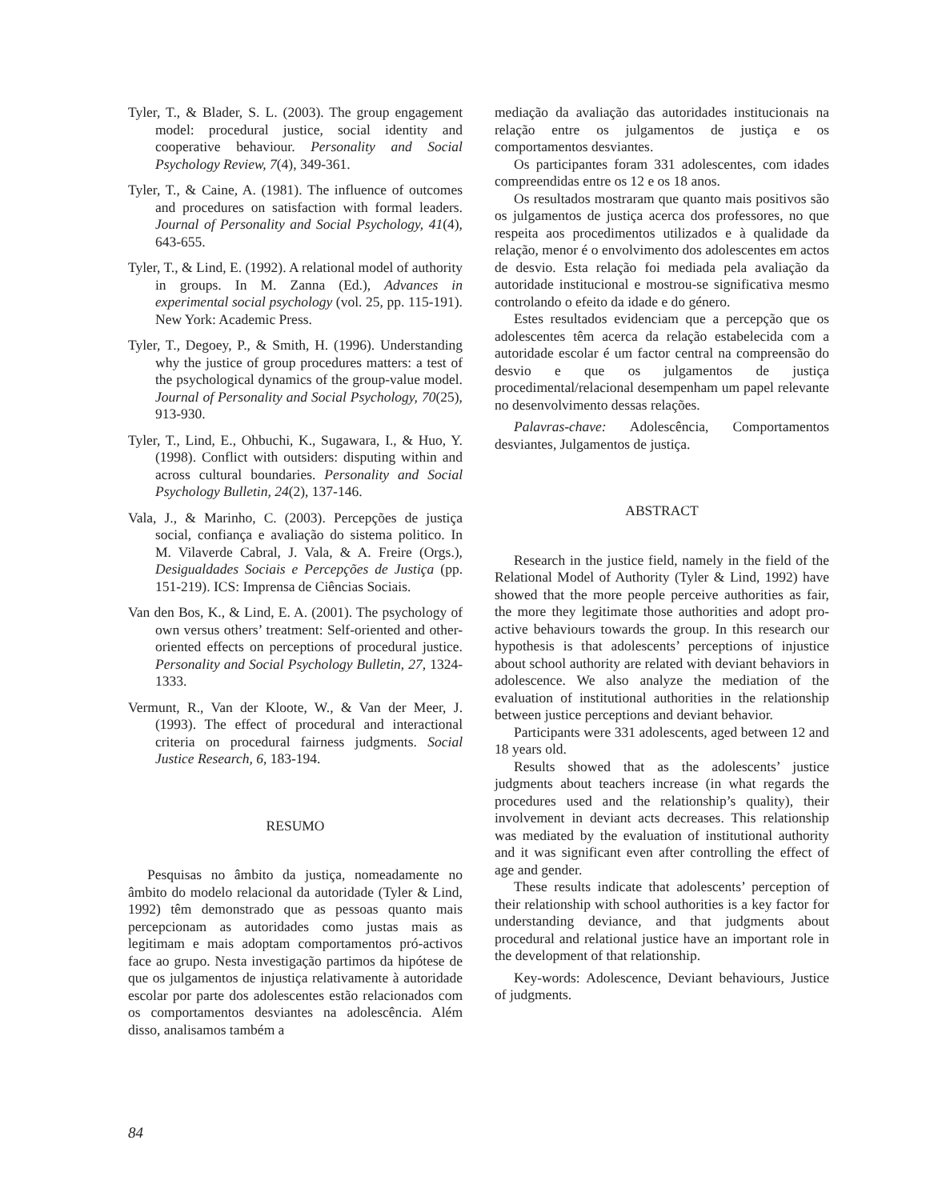Tyler, T., & Blader, S. L. (2003). The group engagement model: procedural justice, social identity and cooperative behaviour. Personality and Social Psychology Review, 7(4), 349-361.
Tyler, T., & Caine, A. (1981). The influence of outcomes and procedures on satisfaction with formal leaders. Journal of Personality and Social Psychology, 41(4), 643-655.
Tyler, T., & Lind, E. (1992). A relational model of authority in groups. In M. Zanna (Ed.), Advances in experimental social psychology (vol. 25, pp. 115-191). New York: Academic Press.
Tyler, T., Degoey, P., & Smith, H. (1996). Understanding why the justice of group procedures matters: a test of the psychological dynamics of the group-value model. Journal of Personality and Social Psychology, 70(25), 913-930.
Tyler, T., Lind, E., Ohbuchi, K., Sugawara, I., & Huo, Y. (1998). Conflict with outsiders: disputing within and across cultural boundaries. Personality and Social Psychology Bulletin, 24(2), 137-146.
Vala, J., & Marinho, C. (2003). Percepções de justiça social, confiança e avaliação do sistema politico. In M. Vilaverde Cabral, J. Vala, & A. Freire (Orgs.), Desigualdades Sociais e Percepções de Justiça (pp. 151-219). ICS: Imprensa de Ciências Sociais.
Van den Bos, K., & Lind, E. A. (2001). The psychology of own versus others’ treatment: Self-oriented and other-oriented effects on perceptions of procedural justice. Personality and Social Psychology Bulletin, 27, 1324-1333.
Vermunt, R., Van der Kloote, W., & Van der Meer, J. (1993). The effect of procedural and interactional criteria on procedural fairness judgments. Social Justice Research, 6, 183-194.
RESUMO
Pesquisas no âmbito da justiça, nomeadamente no âmbito do modelo relacional da autoridade (Tyler & Lind, 1992) têm demonstrado que as pessoas quanto mais percepcionam as autoridades como justas mais as legitimam e mais adoptam comportamentos pró-activos face ao grupo. Nesta investigação partimos da hipótese de que os julgamentos de injustiça relativamente à autoridade escolar por parte dos adolescentes estão relacionados com os comportamentos desviantes na adolescência. Além disso, analisamos também a
mediação da avaliação das autoridades institucionais na relação entre os julgamentos de justiça e os comportamentos desviantes.
Os participantes foram 331 adolescentes, com idades compreendidas entre os 12 e os 18 anos.
Os resultados mostraram que quanto mais positivos são os julgamentos de justiça acerca dos professores, no que respeita aos procedimentos utilizados e à qualidade da relação, menor é o envolvimento dos adolescentes em actos de desvio. Esta relação foi mediada pela avaliação da autoridade institucional e mostrou-se significativa mesmo controlando o efeito da idade e do género.
Estes resultados evidenciam que a percepção que os adolescentes têm acerca da relação estabelecida com a autoridade escolar é um factor central na compreensão do desvio e que os julgamentos de justiça procedimental/relacional desempenham um papel relevante no desenvolvimento dessas relações.
Palavras-chave: Adolescência, Comportamentos desviantes, Julgamentos de justiça.
ABSTRACT
Research in the justice field, namely in the field of the Relational Model of Authority (Tyler & Lind, 1992) have showed that the more people perceive authorities as fair, the more they legitimate those authorities and adopt pro-active behaviours towards the group. In this research our hypothesis is that adolescents’ perceptions of injustice about school authority are related with deviant behaviors in adolescence. We also analyze the mediation of the evaluation of institutional authorities in the relationship between justice perceptions and deviant behavior.
Participants were 331 adolescents, aged between 12 and 18 years old.
Results showed that as the adolescents’ justice judgments about teachers increase (in what regards the procedures used and the relationship’s quality), their involvement in deviant acts decreases. This relationship was mediated by the evaluation of institutional authority and it was significant even after controlling the effect of age and gender.
These results indicate that adolescents’ perception of their relationship with school authorities is a key factor for understanding deviance, and that judgments about procedural and relational justice have an important role in the development of that relationship.
Key-words: Adolescence, Deviant behaviours, Justice of judgments.
84